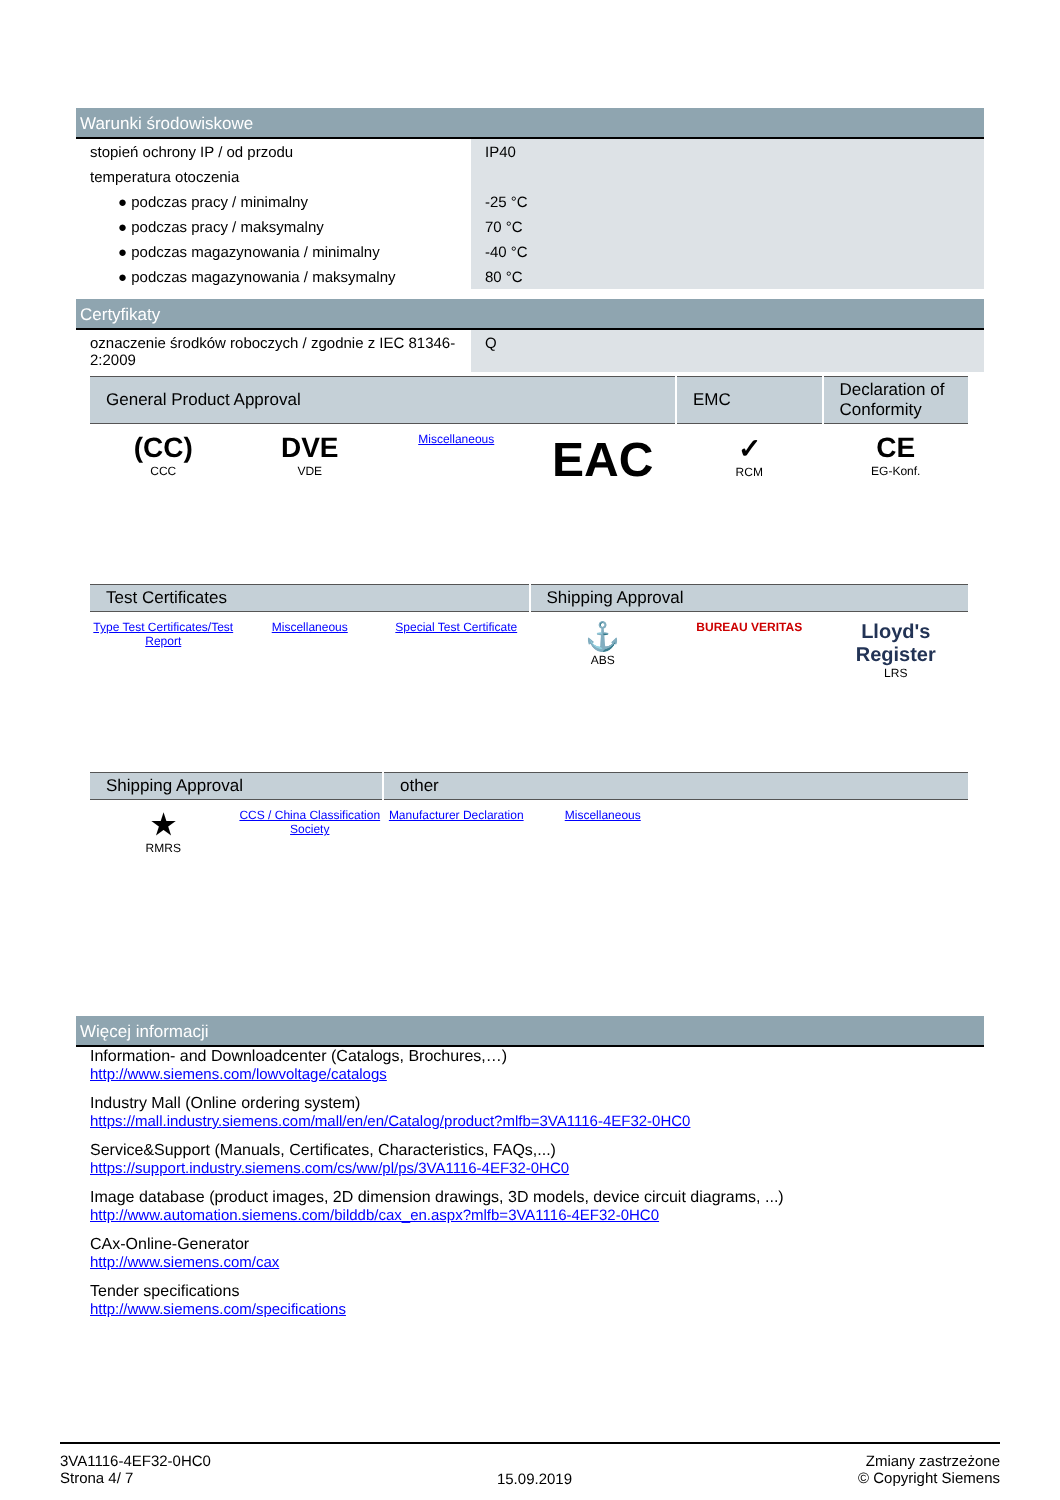Warunki środowiskowe
| stopień ochrony IP / od przodu | IP40 |
| temperatura otoczenia | |
| ● podczas pracy / minimalny | -25 °C |
| ● podczas pracy / maksymalny | 70 °C |
| ● podczas magazynowania / minimalny | -40 °C |
| ● podczas magazynowania / maksymalny | 80 °C |
Certyfikaty
| oznaczenie środków roboczych / zgodnie z IEC 81346-2:2009 | Q |
| General Product Approval | | | | EMC | Declaration of Conformity |
| --- | --- | --- | --- | --- | --- |
| (CC) CCC | DVE VDE | Miscellaneous | EAC | ✓ RCM | CE EG-Konf. |
| Test Certificates | | | Shipping Approval | | |
| --- | --- | --- | --- | --- | --- |
| Type Test Certificates/Test Report | Miscellaneous | Special Test Certificate | ⚓ ABS | BUREAU VERITAS | Lloyd's Register LRS |
| Shipping Approval | | other | | | |
| --- | --- | --- | --- | --- | --- |
| ★ RMRS | CCS / China Classification Society | Manufacturer Declaration | Miscellaneous | | |
Więcej informacji
Information- and Downloadcenter (Catalogs, Brochures,…)
http://www.siemens.com/lowvoltage/catalogs
Industry Mall (Online ordering system)
https://mall.industry.siemens.com/mall/en/en/Catalog/product?mlfb=3VA1116-4EF32-0HC0
Service&Support (Manuals, Certificates, Characteristics, FAQs,...)
https://support.industry.siemens.com/cs/ww/pl/ps/3VA1116-4EF32-0HC0
Image database (product images, 2D dimension drawings, 3D models, device circuit diagrams, ...)
http://www.automation.siemens.com/bilddb/cax_en.aspx?mlfb=3VA1116-4EF32-0HC0
CAx-Online-Generator
http://www.siemens.com/cax
Tender specifications
http://www.siemens.com/specifications
3VA1116-4EF32-0HC0
Strona 4/ 7
15.09.2019
Zmiany zastrzeżone
© Copyright Siemens